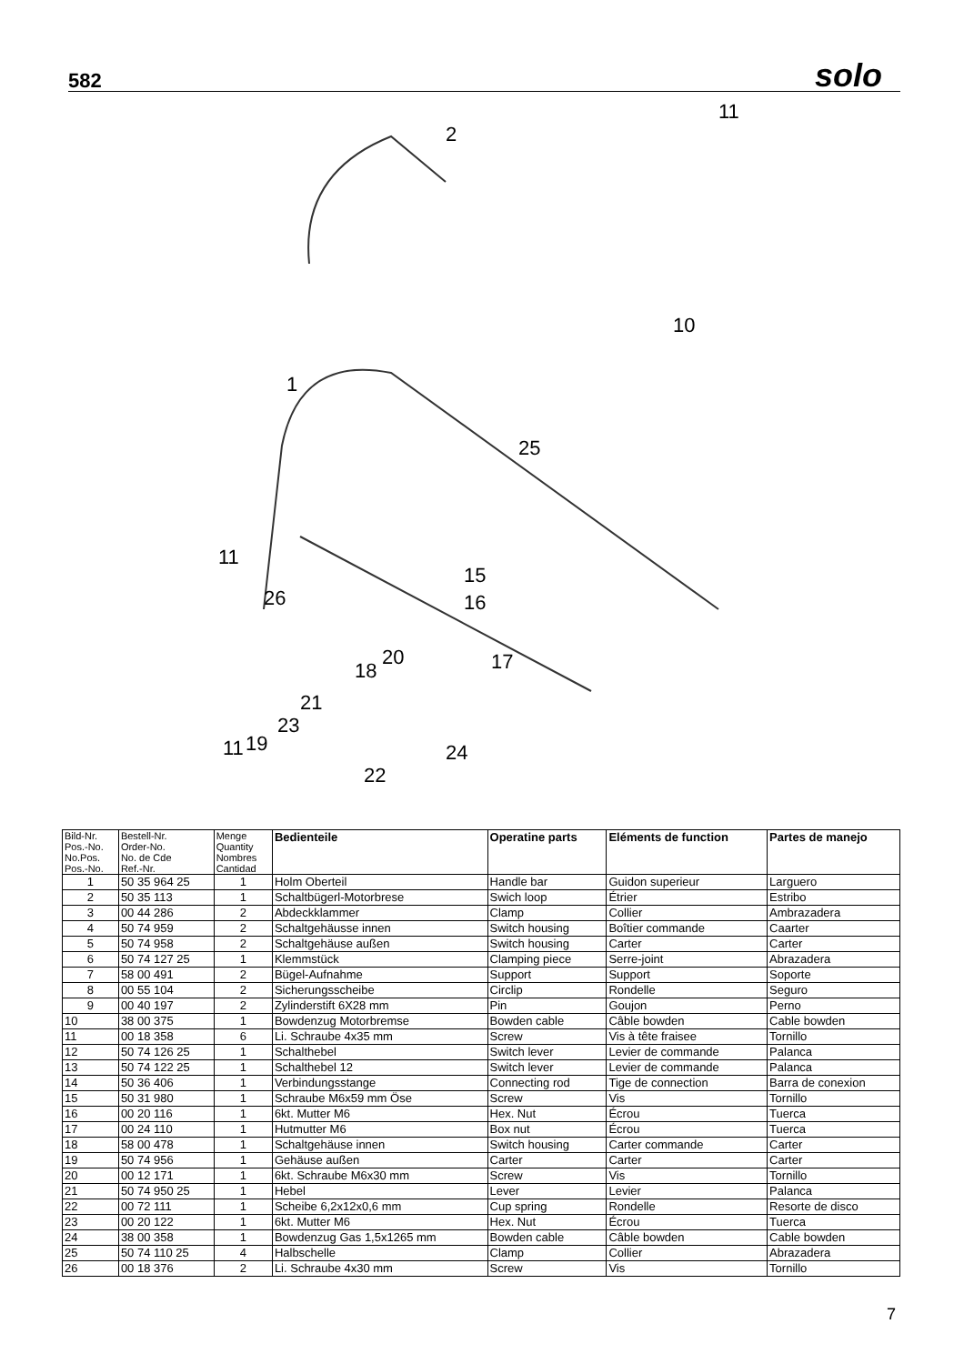582 solo
2
11
1
25
11
26
15
16
17
18
20
21
11
19
23
22
24
10
| Bild-Nr. Pos.-No. No.Pos. Pos.-No. | Bestell-Nr. Order-No. No. de Cde Ref.-Nr. | Menge Quantity Nombres Cantidad | Bedienteile | Operatine parts | Eléments de function | Partes de manejo |
| --- | --- | --- | --- | --- | --- | --- |
| 1 | 50 35 964 25 | 1 | Holm Oberteil | Handle bar | Guidon superieur | Larguero |
| 2 | 50 35 113 | 1 | Schaltbügerl-Motorbrese | Swich loop | Étrier | Estribo |
| 3 | 00 44 286 | 2 | Abdeckklammer | Clamp | Collier | Ambrazadera |
| 4 | 50 74 959 | 2 | Schaltgehäusse innen | Switch housing | Boîtier commande | Caarter |
| 5 | 50 74 958 | 2 | Schaltgehäuse außen | Switch housing | Carter | Carter |
| 6 | 50 74 127 25 | 1 | Klemmstück | Clamping piece | Serre-joint | Abrazadera |
| 7 | 58 00 491 | 2 | Bügel-Aufnahme | Support | Support | Soporte |
| 8 | 00 55 104 | 2 | Sicherungsscheibe | Circlip | Rondelle | Seguro |
| 9 | 00 40 197 | 2 | Zylinderstift 6X28 mm | Pin | Goujon | Perno |
| 10 | 38 00 375 | 1 | Bowdenzug Motorbremse | Bowden cable | Câble bowden | Cable bowden |
| 11 | 00 18 358 | 6 | Li. Schraube 4x35 mm | Screw | Vis à tête fraisee | Tornillo |
| 12 | 50 74 126 25 | 1 | Schalthebel | Switch lever | Levier de commande | Palanca |
| 13 | 50 74 122 25 | 1 | Schalthebel 12 | Switch lever | Levier de commande | Palanca |
| 14 | 50 36 406 | 1 | Verbindungsstange | Connecting rod | Tige de connection | Barra de conexion |
| 15 | 50 31 980 | 1 | Schraube M6x59 mm Öse | Screw | Vis | Tornillo |
| 16 | 00 20 116 | 1 | 6kt. Mutter M6 | Hex. Nut | Écrou | Tuerca |
| 17 | 00 24 110 | 1 | Hutmutter M6 | Box nut | Écrou | Tuerca |
| 18 | 58 00 478 | 1 | Schaltgehäuse innen | Switch housing | Carter commande | Carter |
| 19 | 50 74 956 | 1 | Gehäuse außen | Carter | Carter | Carter |
| 20 | 00 12 171 | 1 | 6kt. Schraube M6x30 mm | Screw | Vis | Tornillo |
| 21 | 50 74 950 25 | 1 | Hebel | Lever | Levier | Palanca |
| 22 | 00 72 111 | 1 | Scheibe 6,2x12x0,6 mm | Cup spring | Rondelle | Resorte de disco |
| 23 | 00 20 122 | 1 | 6kt. Mutter M6 | Hex. Nut | Écrou | Tuerca |
| 24 | 38 00 358 | 1 | Bowdenzug Gas 1,5x1265 mm | Bowden cable | Câble bowden | Cable bowden |
| 25 | 50 74 110 25 | 4 | Halbschelle | Clamp | Collier | Abrazadera |
| 26 | 00 18 376 | 2 | Li. Schraube 4x30 mm | Screw | Vis | Tornillo |
7